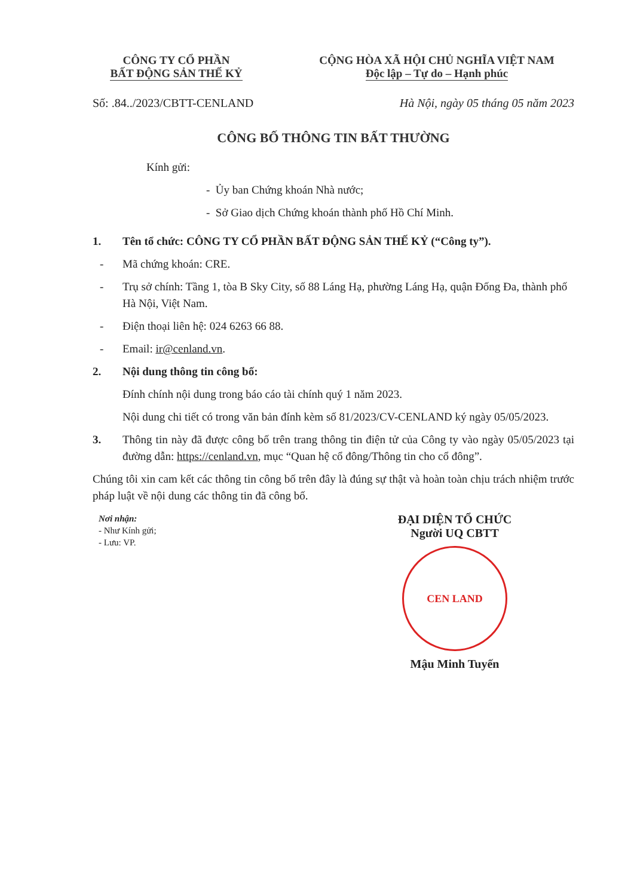CÔNG TY CỔ PHẦN
BẤT ĐỘNG SẢN THẾ KỶ
CỘNG HÒA XÃ HỘI CHỦ NGHĨA VIỆT NAM
Độc lập – Tự do – Hạnh phúc
Số: .84../2023/CBTT-CENLAND Hà Nội, ngày 05 tháng 05 năm 2023
CÔNG BỐ THÔNG TIN BẤT THƯỜNG
Kính gửi:
- Ủy ban Chứng khoán Nhà nước;
- Sở Giao dịch Chứng khoán thành phố Hồ Chí Minh.
1. Tên tổ chức: CÔNG TY CỔ PHẦN BẤT ĐỘNG SẢN THẾ KỶ (“Công ty”).
- Mã chứng khoán: CRE.
- Trụ sở chính: Tầng 1, tòa B Sky City, số 88 Láng Hạ, phường Láng Hạ, quận Đống Đa, thành phố Hà Nội, Việt Nam.
- Điện thoại liên hệ: 024 6263 66 88.
- Email: ir@cenland.vn.
2. Nội dung thông tin công bố:
Đính chính nội dung trong báo cáo tài chính quý 1 năm 2023.
Nội dung chi tiết có trong văn bản đính kèm số 81/2023/CV-CENLAND ký ngày 05/05/2023.
3. Thông tin này đã được công bố trên trang thông tin điện tử của Công ty vào ngày 05/05/2023 tại đường dẫn: https://cenland.vn, mục “Quan hệ cổ đông/Thông tin cho cổ đông”.
Chúng tôi xin cam kết các thông tin công bố trên đây là đúng sự thật và hoàn toàn chịu trách nhiệm trước pháp luật về nội dung các thông tin đã công bố.
Nơi nhận:
- Như Kính gửi;
- Lưu: VP.
ĐẠI DIỆN TỔ CHỨC
Người UQ CBTT
CEN LAND
Mậu Minh Tuyến